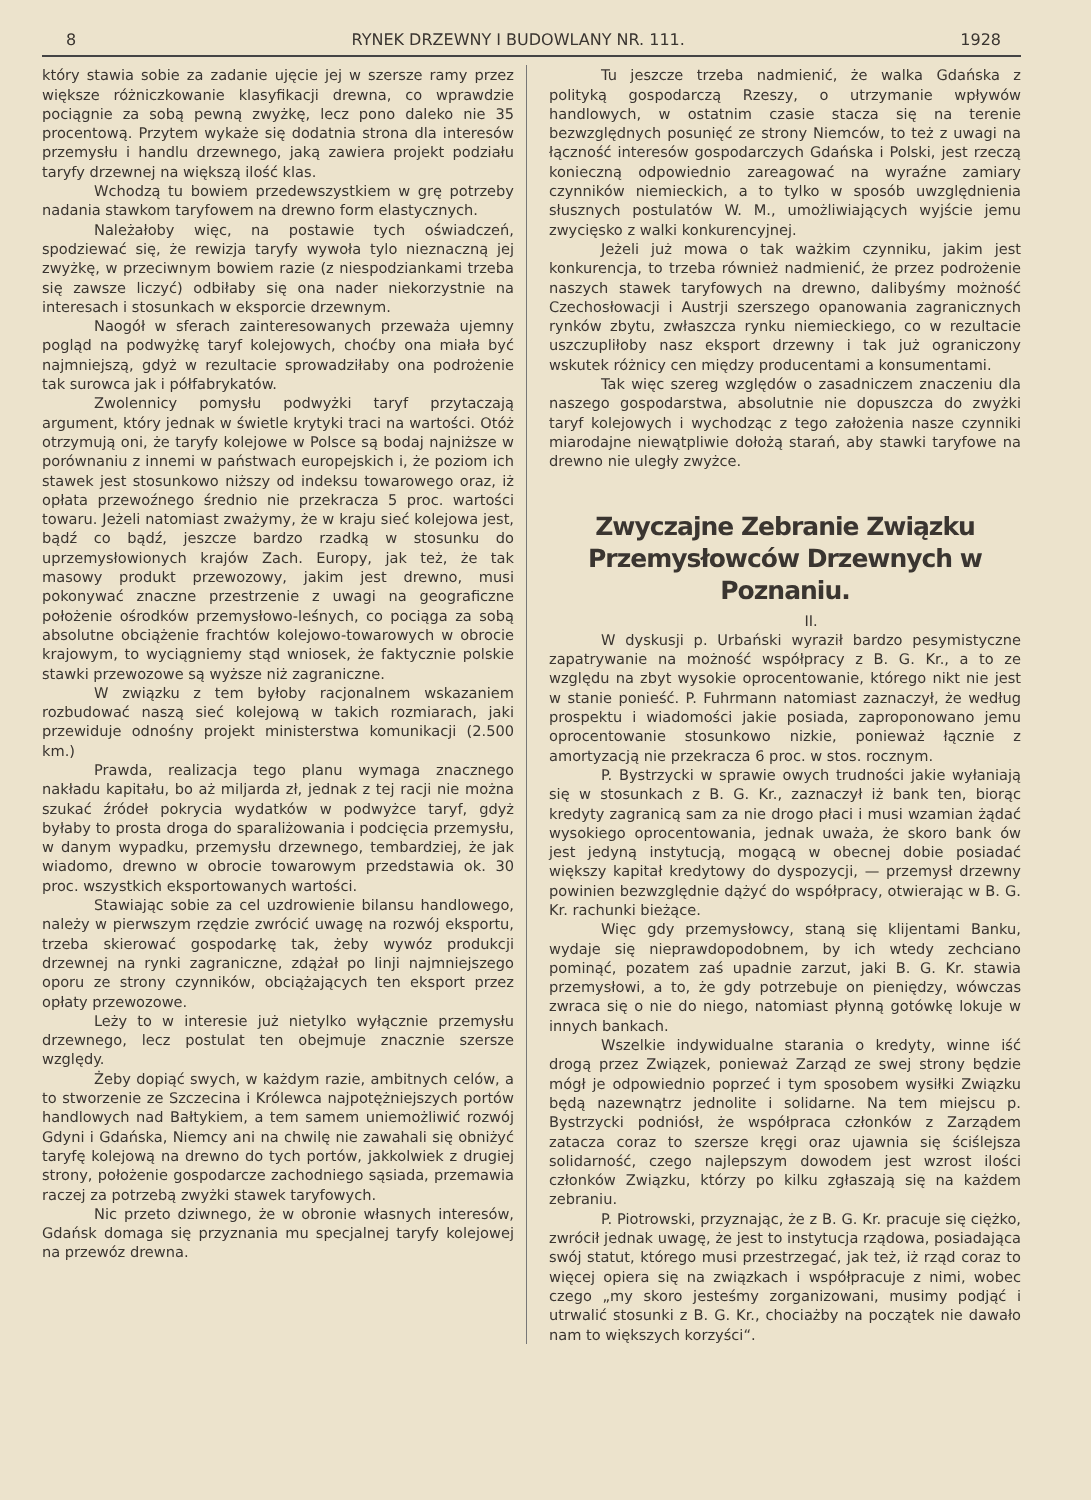8 RYNEK DRZEWNY I BUDOWLANY NR. 111. 1928
który stawia sobie za zadanie ujęcie jej w szersze ramy przez większe różniczkowanie klasyfikacji drewna, co wprawdzie pociągnie za sobą pewną zwyżkę, lecz pono daleko nie 35 procentową. Przytem wykaże się dodatnia strona dla interesów przemysłu i handlu drzewnego, jaką zawiera projekt podziału taryfy drzewnej na większą ilość klas.
Wchodzą tu bowiem przedewszystkiem w grę potrzeby nadania stawkom taryfowem na drewno form elastycznych.
Należałoby więc, na postawie tych oświadczeń, spodziewać się, że rewizja taryfy wywoła tylo nieznaczną jej zwyżkę, w przeciwnym bowiem razie (z niespodziankami trzeba się zawsze liczyć) odbiłaby się ona nader niekorzystnie na interesach i stosunkach w eksporcie drzewnym.
Naogół w sferach zainteresowanych przeważa ujemny pogląd na podwyżkę taryf kolejowych, choćby ona miała być najmniejszą, gdyż w rezultacie sprowadziłaby ona podrożenie tak surowca jak i półfabrykatów.
Zwolennicy pomysłu podwyżki taryf przytaczają argument, który jednak w świetle krytyki traci na wartości. Otóż otrzymują oni, że taryfy kolejowe w Polsce są bodaj najniższe w porównaniu z innemi w państwach europejskich i, że poziom ich stawek jest stosunkowo niższy od indeksu towarowego oraz, iż opłata przewoźnego średnio nie przekracza 5 proc. wartości towaru. Jeżeli natomiast zważymy, że w kraju sieć kolejowa jest, bądź co bądź, jeszcze bardzo rzadką w stosunku do uprzemysłowionych krajów Zach. Europy, jak też, że tak masowy produkt przewozowy, jakim jest drewno, musi pokonywać znaczne przestrzenie z uwagi na geograficzne położenie ośrodków przemysłowo-leśnych, co pociąga za sobą absolutne obciążenie frachtów kolejowo-towarowych w obrocie krajowym, to wyciągniemy stąd wniosek, że faktycznie polskie stawki przewozowe są wyższe niż zagraniczne.
W związku z tem byłoby racjonalnem wskazaniem rozbudować naszą sieć kolejową w takich rozmiarach, jaki przewiduje odnośny projekt ministerstwa komunikacji (2.500 km.)
Prawda, realizacja tego planu wymaga znacznego nakładu kapitału, bo aż miljarda zł, jednak z tej racji nie można szukać źródeł pokrycia wydatków w podwyżce taryf, gdyż byłaby to prosta droga do sparaliżowania i podcięcia przemysłu, w danym wypadku, przemysłu drzewnego, tembardziej, że jak wiadomo, drewno w obrocie towarowym przedstawia ok. 30 proc. wszystkich eksportowanych wartości.
Stawiając sobie za cel uzdrowienie bilansu handlowego, należy w pierwszym rzędzie zwrócić uwagę na rozwój eksportu, trzeba skierować gospodarkę tak, żeby wywóz produkcji drzewnej na rynki zagraniczne, zdążał po linji najmniejszego oporu ze strony czynników, obciążających ten eksport przez opłaty przewozowe.
Leży to w interesie już nietylko wyłącznie przemysłu drzewnego, lecz postulat ten obejmuje znacznie szersze względy.
Żeby dopiąć swych, w każdym razie, ambitnych celów, a to stworzenie ze Szczecina i Królewca najpotężniejszych portów handlowych nad Bałtykiem, a tem samem uniemożliwić rozwój Gdyni i Gdańska, Niemcy ani na chwilę nie zawahali się obniżyć taryfę kolejową na drewno do tych portów, jakkolwiek z drugiej strony, położenie gospodarcze zachodniego sąsiada, przemawia raczej za potrzebą zwyżki stawek taryfowych.
Nic przeto dziwnego, że w obronie własnych interesów, Gdańsk domaga się przyznania mu specjalnej taryfy kolejowej na przewóz drewna.
Tu jeszcze trzeba nadmienić, że walka Gdańska z polityką gospodarczą Rzeszy, o utrzymanie wpływów handlowych, w ostatnim czasie stacza się na terenie bezwzględnych posunięć ze strony Niemców, to też z uwagi na łączność interesów gospodarczych Gdańska i Polski, jest rzeczą konieczną odpowiednio zareagować na wyraźne zamiary czynników niemieckich, a to tylko w sposób uwzględnienia słusznych postulatów W. M., umożliwiających wyjście jemu zwycięsko z walki konkurencyjnej.
Jeżeli już mowa o tak ważkim czynniku, jakim jest konkurencja, to trzeba również nadmienić, że przez podrożenie naszych stawek taryfowych na drewno, dalibyśmy możność Czechosłowacji i Austrji szerszego opanowania zagranicznych rynków zbytu, zwłaszcza rynku niemieckiego, co w rezultacie uszczupliłoby nasz eksport drzewny i tak już ograniczony wskutek różnicy cen między producentami a konsumentami.
Tak więc szereg względów o zasadniczem znaczeniu dla naszego gospodarstwa, absolutnie nie dopuszcza do zwyżki taryf kolejowych i wychodząc z tego założenia nasze czynniki miarodajne niewątpliwie dołożą starań, aby stawki taryfowe na drewno nie uległy zwyżce.
Zwyczajne Zebranie Związku Przemysłowców Drzewnych w Poznaniu.
II.
W dyskusji p. Urbański wyraził bardzo pesymistyczne zapatrywanie na możność współpracy z B. G. Kr., a to ze względu na zbyt wysokie oprocentowanie, którego nikt nie jest w stanie ponieść. P. Fuhrmann natomiast zaznaczył, że według prospektu i wiadomości jakie posiada, zaproponowano jemu oprocentowanie stosunkowo nizkie, ponieważ łącznie z amortyzacją nie przekracza 6 proc. w stos. rocznym.
P. Bystrzycki w sprawie owych trudności jakie wyłaniają się w stosunkach z B. G. Kr., zaznaczył iż bank ten, biorąc kredyty zagranicą sam za nie drogo płaci i musi wzamian żądać wysokiego oprocentowania, jednak uważa, że skoro bank ów jest jedyną instytucją, mogącą w obecnej dobie posiadać większy kapitał kredytowy do dyspozycji, — przemysł drzewny powinien bezwzględnie dążyć do współpracy, otwierając w B. G. Kr. rachunki bieżące.
Więc gdy przemysłowcy, staną się klijentami Banku, wydaje się nieprawdopodobnem, by ich wtedy zechciano pominąć, pozatem zaś upadnie zarzut, jaki B. G. Kr. stawia przemysłowi, a to, że gdy potrzebuje on pieniędzy, wówczas zwraca się o nie do niego, natomiast płynną gotówkę lokuje w innych bankach.
Wszelkie indywidualne starania o kredyty, winne iść drogą przez Związek, ponieważ Zarząd ze swej strony będzie mógł je odpowiednio poprzeć i tym sposobem wysiłki Związku będą nazewnątrz jednolite i solidarne. Na tem miejscu p. Bystrzycki podniósł, że współpraca członków z Zarządem zatacza coraz to szersze kręgi oraz ujawnia się ściślejsza solidarność, czego najlepszym dowodem jest wzrost ilości członków Związku, którzy po kilku zgłaszają się na każdem zebraniu.
P. Piotrowski, przyznając, że z B. G. Kr. pracuje się ciężko, zwrócił jednak uwagę, że jest to instytucja rządowa, posiadająca swój statut, którego musi przestrzegać, jak też, iż rząd coraz to więcej opiera się na związkach i współpracuje z nimi, wobec czego „my skoro jesteśmy zorganizowani, musimy podjąć i utrwalić stosunki z B. G. Kr., chociażby na początek nie dawało nam to większych korzyści“.